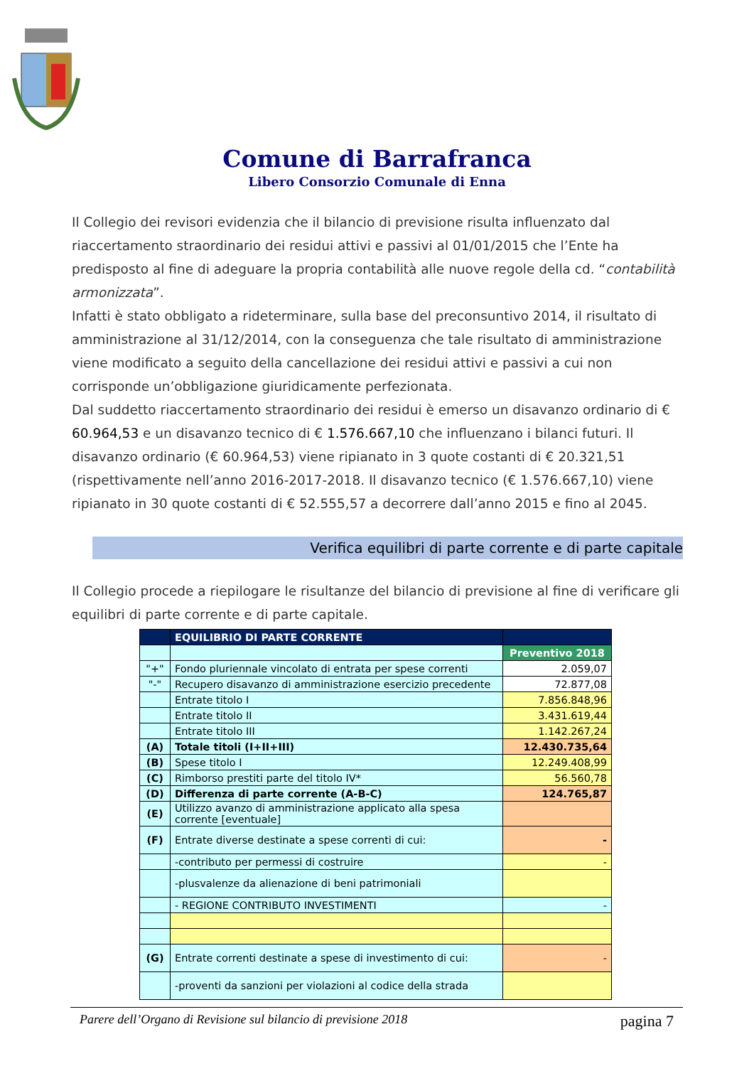Comune di Barrafranca
Libero Consorzio Comunale di Enna
Il Collegio dei revisori evidenzia che il bilancio di previsione risulta influenzato dal riaccertamento straordinario dei residui attivi e passivi al 01/01/2015 che l’Ente ha predisposto al fine di adeguare la propria contabilità alle nuove regole della cd. “contabilità armonizzata”.
Infatti è stato obbligato a rideterminare, sulla base del preconsuntivo 2014, il risultato di amministrazione al 31/12/2014, con la conseguenza che tale risultato di amministrazione viene modificato a seguito della cancellazione dei residui attivi e passivi a cui non corrisponde un’obbligazione giuridicamente perfezionata.
Dal suddetto riaccertamento straordinario dei residui è emerso un disavanzo ordinario di € 60.964,53 e un disavanzo tecnico di € 1.576.667,10 che influenzano i bilanci futuri. Il disavanzo ordinario (€ 60.964,53) viene ripianato in 3 quote costanti di € 20.321,51 (rispettivamente nell’anno 2016-2017-2018. Il disavanzo tecnico (€ 1.576.667,10) viene ripianato in 30 quote costanti di € 52.555,57 a decorrere dall’anno 2015 e fino al 2045.
Verifica equilibri di parte corrente e di parte capitale
Il Collegio procede a riepilogare le risultanze del bilancio di previsione al fine di verificare gli equilibri di parte corrente e di parte capitale.
| | EQUILIBRIO DI PARTE CORRENTE | |
| | | Preventivo 2018 |
| "+" | Fondo pluriennale vincolato di entrata per spese correnti | 2.059,07 |
| "-" | Recupero disavanzo di amministrazione esercizio precedente | 72.877,08 |
| | Entrate titolo I | 7.856.848,96 |
| | Entrate titolo II | 3.431.619,44 |
| | Entrate titolo III | 1.142.267,24 |
| (A) | Totale titoli (I+II+III) | 12.430.735,64 |
| (B) | Spese titolo I | 12.249.408,99 |
| (C) | Rimborso prestiti parte del titolo IV* | 56.560,78 |
| (D) | Differenza di parte corrente (A-B-C) | 124.765,87 |
| (E) | Utilizzo avanzo di amministrazione applicato alla spesa corrente [eventuale] | |
| (F) | Entrate diverse destinate a spese correnti di cui: | - |
| | -contributo per permessi di costruire | - |
| | -plusvalenze da alienazione di beni patrimoniali | |
| | - REGIONE CONTRIBUTO INVESTIMENTI | - |
| (G) | Entrate correnti destinate a spese di investimento di cui: | - |
| | -proventi da sanzioni per violazioni al codice della strada | |
Parere dell’Organo di Revisione sul bilancio di previsione 2018 pagina 7